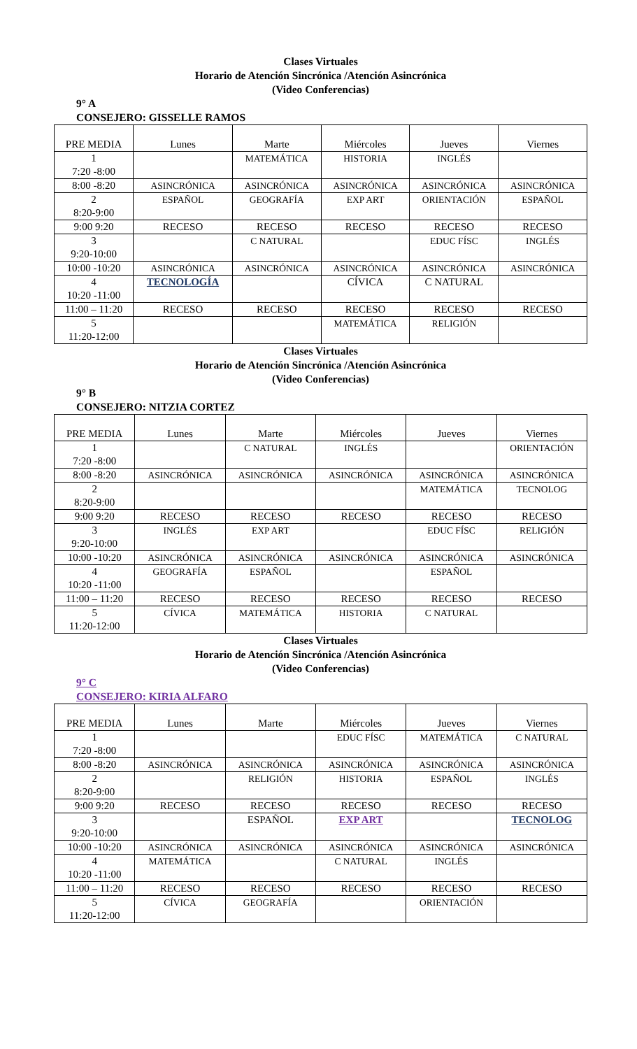Clases Virtuales
Horario de Atención Sincrónica /Atención Asincrónica
(Video Conferencias)
9° A
CONSEJERO: GISSELLE RAMOS
| PRE MEDIA | Lunes | Marte | Miércoles | Jueves | Viernes |
| --- | --- | --- | --- | --- | --- |
| 1 7:20 -8:00 | | MATEMÁTICA | HISTORIA | INGLÉS | |
| 8:00 -8:20 | ASINCRÓNICA | ASINCRÓNICA | ASINCRÓNICA | ASINCRÓNICA | ASINCRÓNICA |
| 2 8:20-9:00 | ESPAÑOL | GEOGRAFÍA | EXP ART | ORIENTACIÓN | ESPAÑOL |
| 9:00 9:20 | RECESO | RECESO | RECESO | RECESO | RECESO |
| 3 9:20-10:00 | | C NATURAL | | EDUC FÍSC | INGLÉS |
| 10:00 -10:20 | ASINCRÓNICA | ASINCRÓNICA | ASINCRÓNICA | ASINCRÓNICA | ASINCRÓNICA |
| 4 10:20 -11:00 | TECNOLOGÍA | | CÍVICA | C NATURAL | |
| 11:00 – 11:20 | RECESO | RECESO | RECESO | RECESO | RECESO |
| 5 11:20-12:00 | | | MATEMÁTICA | RELIGIÓN | |
Clases Virtuales
Horario de Atención Sincrónica /Atención Asincrónica
(Video Conferencias)
9° B
CONSEJERO: NITZIA CORTEZ
| PRE MEDIA | Lunes | Marte | Miércoles | Jueves | Viernes |
| --- | --- | --- | --- | --- | --- |
| 1 7:20 -8:00 | | C NATURAL | INGLÉS | | ORIENTACIÓN |
| 8:00 -8:20 | ASINCRÓNICA | ASINCRÓNICA | ASINCRÓNICA | ASINCRÓNICA | ASINCRÓNICA |
| 2 8:20-9:00 | | | | MATEMÁTICA | TECNOLOG |
| 9:00 9:20 | RECESO | RECESO | RECESO | RECESO | RECESO |
| 3 9:20-10:00 | INGLÉS | EXP ART | | EDUC FÍSC | RELIGIÓN |
| 10:00 -10:20 | ASINCRÓNICA | ASINCRÓNICA | ASINCRÓNICA | ASINCRÓNICA | ASINCRÓNICA |
| 4 10:20 -11:00 | GEOGRAFÍA | ESPAÑOL | | ESPAÑOL | |
| 11:00 – 11:20 | RECESO | RECESO | RECESO | RECESO | RECESO |
| 5 11:20-12:00 | CÍVICA | MATEMÁTICA | HISTORIA | C NATURAL | |
Clases Virtuales
Horario de Atención Sincrónica /Atención Asincrónica
(Video Conferencias)
9° C
CONSEJERO: KIRIA ALFARO
| PRE MEDIA | Lunes | Marte | Miércoles | Jueves | Viernes |
| --- | --- | --- | --- | --- | --- |
| 1 7:20 -8:00 | | | EDUC FÍSC | MATEMÁTICA | C NATURAL |
| 8:00 -8:20 | ASINCRÓNICA | ASINCRÓNICA | ASINCRÓNICA | ASINCRÓNICA | ASINCRÓNICA |
| 2 8:20-9:00 | | RELIGIÓN | HISTORIA | ESPAÑOL | INGLÉS |
| 9:00 9:20 | RECESO | RECESO | RECESO | RECESO | RECESO |
| 3 9:20-10:00 | | ESPAÑOL | EXP ART | | TECNOLOG |
| 10:00 -10:20 | ASINCRÓNICA | ASINCRÓNICA | ASINCRÓNICA | ASINCRÓNICA | ASINCRÓNICA |
| 4 10:20 -11:00 | MATEMÁTICA | | C NATURAL | INGLÉS | |
| 11:00 – 11:20 | RECESO | RECESO | RECESO | RECESO | RECESO |
| 5 11:20-12:00 | CÍVICA | GEOGRAFÍA | | ORIENTACIÓN | |